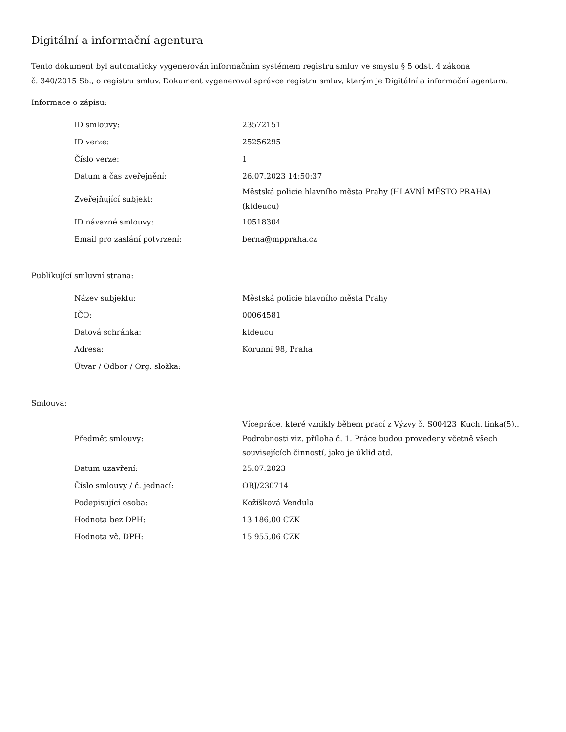Digitální a informační agentura
Tento dokument byl automaticky vygenerován informačním systémem registru smluv ve smyslu § 5 odst. 4 zákona
č. 340/2015 Sb., o registru smluv. Dokument vygeneroval správce registru smluv, kterým je Digitální a informační agentura.
Informace o zápisu:
| ID smlouvy: | 23572151 |
| ID verze: | 25256295 |
| Číslo verze: | 1 |
| Datum a čas zveřejnění: | 26.07.2023 14:50:37 |
| Zveřejňující subjekt: | Městská policie hlavního města Prahy (HLAVNÍ MĚSTO PRAHA) (ktdeucu) |
| ID návazné smlouvy: | 10518304 |
| Email pro zaslání potvrzení: | berna@mppraha.cz |
Publikující smluvní strana:
| Název subjektu: | Městská policie hlavního města Prahy |
| IČO: | 00064581 |
| Datová schránka: | ktdeucu |
| Adresa: | Korunní 98, Praha |
| Útvar / Odbor / Org. složka: | |
Smlouva:
| Předmět smlouvy: | Vícepráce, které vznikly během prací z Výzvy č. S00423_Kuch. linka(5).. Podrobnosti viz. příloha č. 1. Práce budou provedeny včetně všech souvisejících činností, jako je úklid atd. |
| Datum uzavření: | 25.07.2023 |
| Číslo smlouvy / č. jednací: | OBJ/230714 |
| Podepisující osoba: | Kožíšková Vendula |
| Hodnota bez DPH: | 13 186,00 CZK |
| Hodnota vč. DPH: | 15 955,06 CZK |